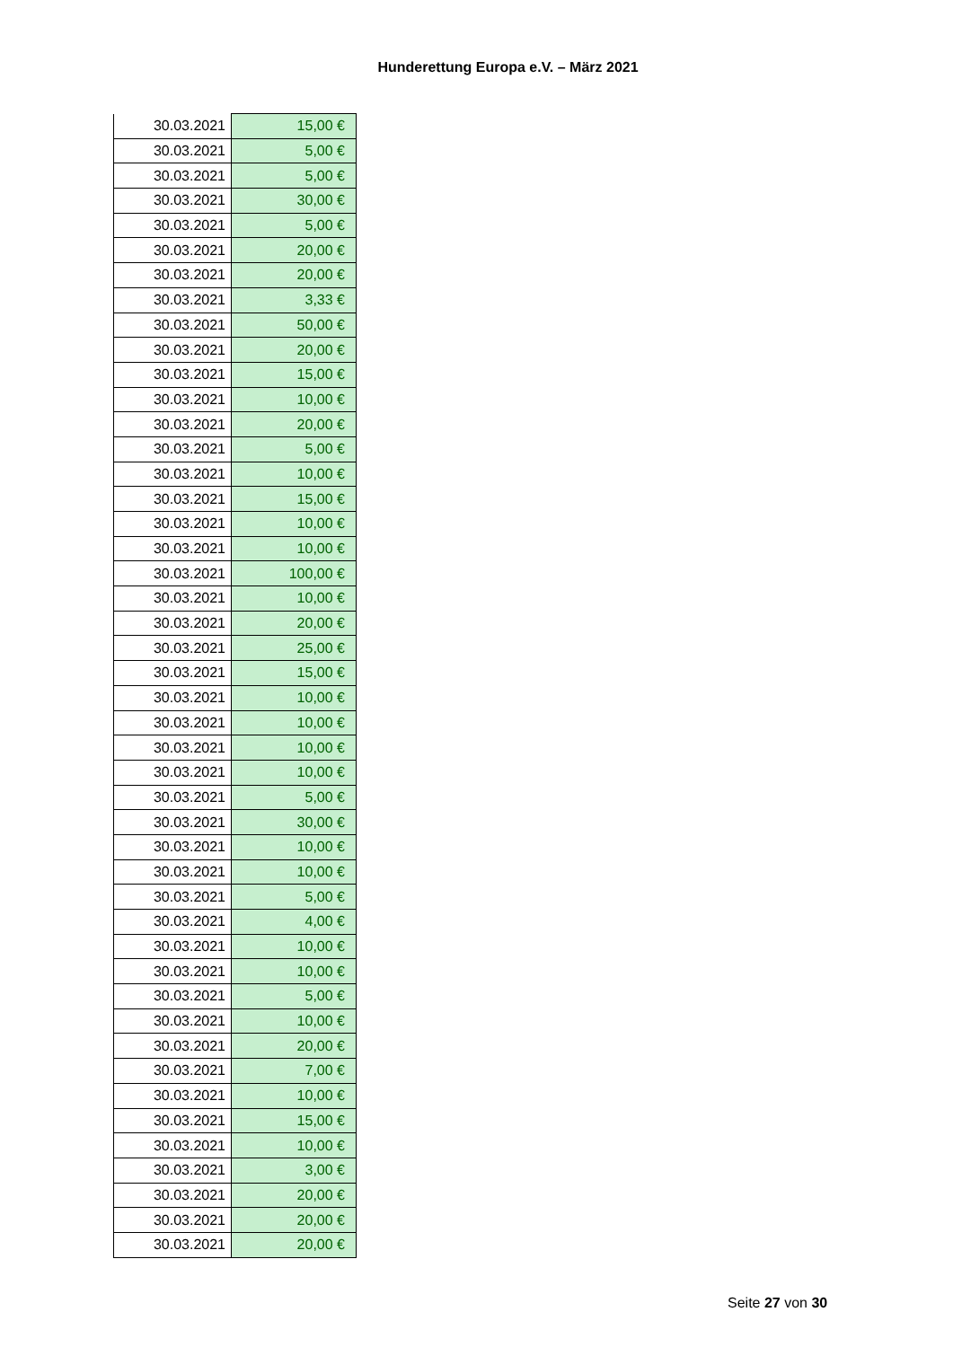Hunderettung Europa e.V. – März 2021
| 30.03.2021 | 15,00 € |
| 30.03.2021 | 5,00 € |
| 30.03.2021 | 5,00 € |
| 30.03.2021 | 30,00 € |
| 30.03.2021 | 5,00 € |
| 30.03.2021 | 20,00 € |
| 30.03.2021 | 20,00 € |
| 30.03.2021 | 3,33 € |
| 30.03.2021 | 50,00 € |
| 30.03.2021 | 20,00 € |
| 30.03.2021 | 15,00 € |
| 30.03.2021 | 10,00 € |
| 30.03.2021 | 20,00 € |
| 30.03.2021 | 5,00 € |
| 30.03.2021 | 10,00 € |
| 30.03.2021 | 15,00 € |
| 30.03.2021 | 10,00 € |
| 30.03.2021 | 10,00 € |
| 30.03.2021 | 100,00 € |
| 30.03.2021 | 10,00 € |
| 30.03.2021 | 20,00 € |
| 30.03.2021 | 25,00 € |
| 30.03.2021 | 15,00 € |
| 30.03.2021 | 10,00 € |
| 30.03.2021 | 10,00 € |
| 30.03.2021 | 10,00 € |
| 30.03.2021 | 10,00 € |
| 30.03.2021 | 5,00 € |
| 30.03.2021 | 30,00 € |
| 30.03.2021 | 10,00 € |
| 30.03.2021 | 10,00 € |
| 30.03.2021 | 5,00 € |
| 30.03.2021 | 4,00 € |
| 30.03.2021 | 10,00 € |
| 30.03.2021 | 10,00 € |
| 30.03.2021 | 5,00 € |
| 30.03.2021 | 10,00 € |
| 30.03.2021 | 20,00 € |
| 30.03.2021 | 7,00 € |
| 30.03.2021 | 10,00 € |
| 30.03.2021 | 15,00 € |
| 30.03.2021 | 10,00 € |
| 30.03.2021 | 3,00 € |
| 30.03.2021 | 20,00 € |
| 30.03.2021 | 20,00 € |
| 30.03.2021 | 20,00 € |
Seite 27 von 30